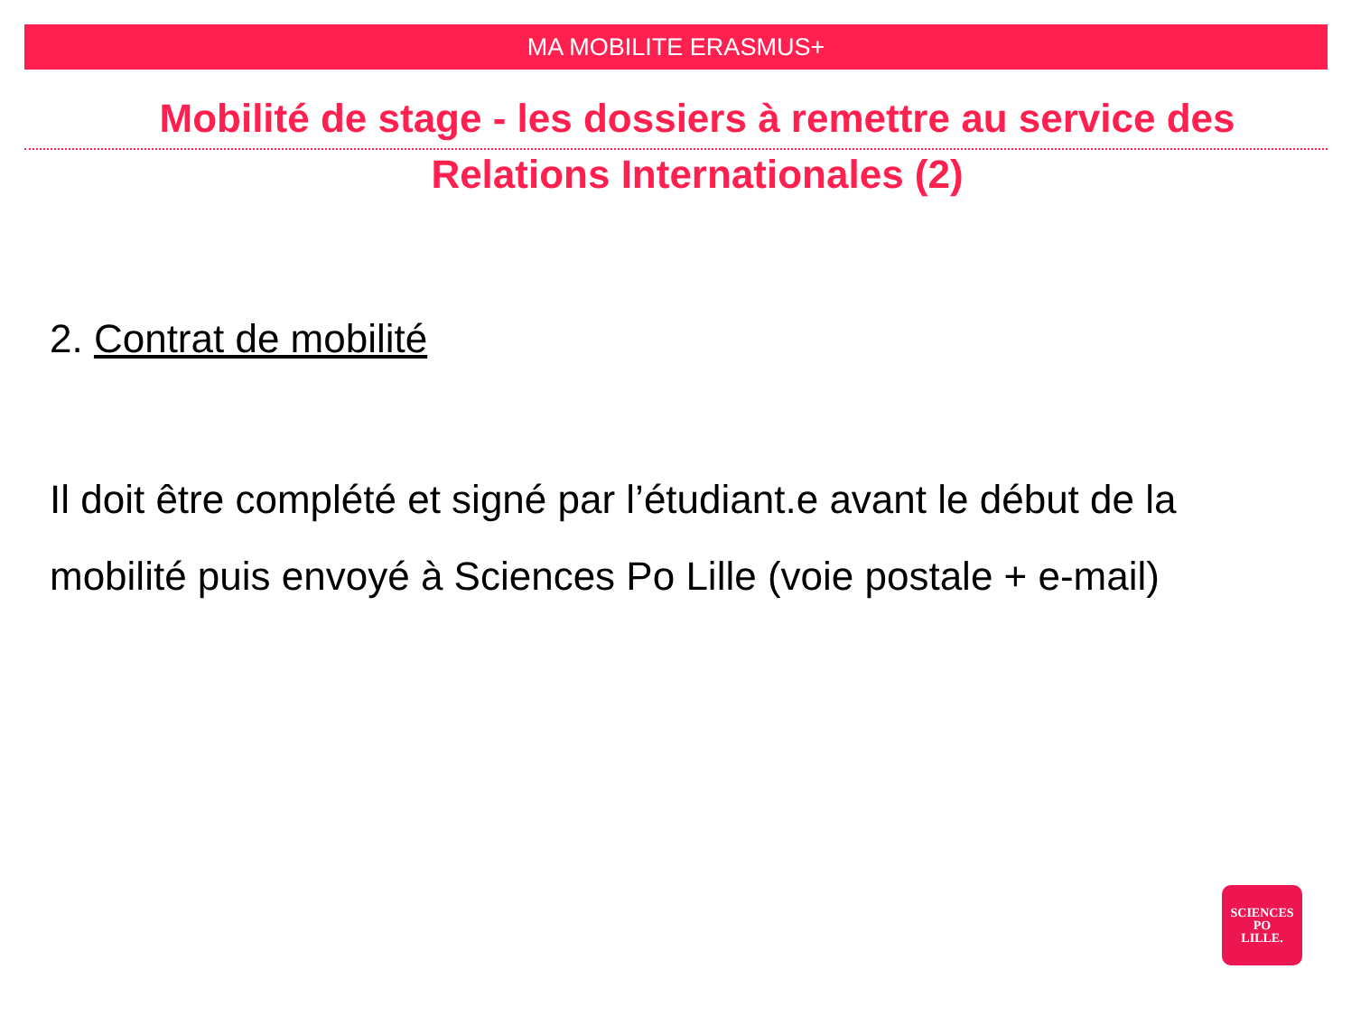MA MOBILITE ERASMUS+
Mobilité de stage - les dossiers à remettre au service des
Relations Internationales (2)
2. Contrat de mobilité
Il doit être complété et signé par l’étudiant.e avant le début de la mobilité puis envoyé à Sciences Po Lille (voie postale + e-mail)
SCIENCES
PO
LILLE.